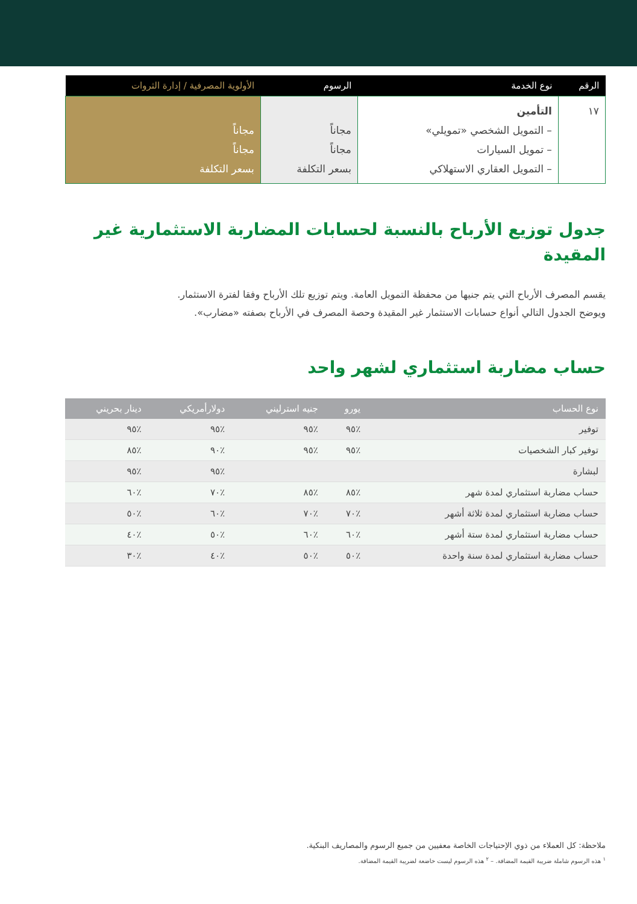| الرقم | نوع الخدمة | الرسوم | الأولوية المصرفية / إدارة الثروات |
| --- | --- | --- | --- |
| ١٧ | التأمين – التمويل الشخصي «تمويلي» – تمويل السيارات – التمويل العقاري الاستهلاكي | مجاناً مجاناً بسعر التكلفة | مجاناً مجاناً بسعر التكلفة |
جدول توزيع الأرباح بالنسبة لحسابات المضاربة الاستثمارية غير المقيدة
يقسم المصرف الأرباح التي يتم جنيها من محفظة التمويل العامة. ويتم توزيع تلك الأرباح وفقا لفترة الاستثمار.
ويوضح الجدول التالي أنواع حسابات الاستثمار غير المقيدة وحصة المصرف في الأرباح بصفته «مضارب».
حساب مضاربة استثماري لشهر واحد
| نوع الحساب | يورو | جنيه استرليني | دولارأمريكي | دينار بحريني |
| --- | --- | --- | --- | --- |
| توفير | ٪٩٥ | ٪٩٥ | ٪٩٥ | ٪٩٥ |
| توفير كبار الشخصيات | ٪٩٥ | ٪٩٥ | ٪٩٠ | ٪٨٥ |
| لبشارة | | | ٪٩٥ | ٪٩٥ |
| حساب مضاربة استثماري لمدة شهر | ٪٨٥ | ٪٨٥ | ٪٧٠ | ٪٦٠ |
| حساب مضاربة استثماري لمدة ثلاثة أشهر | ٪٧٠ | ٪٧٠ | ٪٦٠ | ٪٥٠ |
| حساب مضاربة استثماري لمدة ستة أشهر | ٪٦٠ | ٪٦٠ | ٪٥٠ | ٪٤٠ |
| حساب مضاربة استثماري لمدة سنة واحدة | ٪٥٠ | ٪٥٠ | ٪٤٠ | ٪٣٠ |
ملاحظة: كل العملاء من ذوي الإحتياجات الخاصة معفيين من جميع الرسوم والمصاريف البنكية.
<sup>١</sup> هذه الرسوم شاملة ضريبة القيمة المضافة. – <sup>٢</sup> هذه الرسوم ليست خاضعة لضريبة القيمة المضافة.